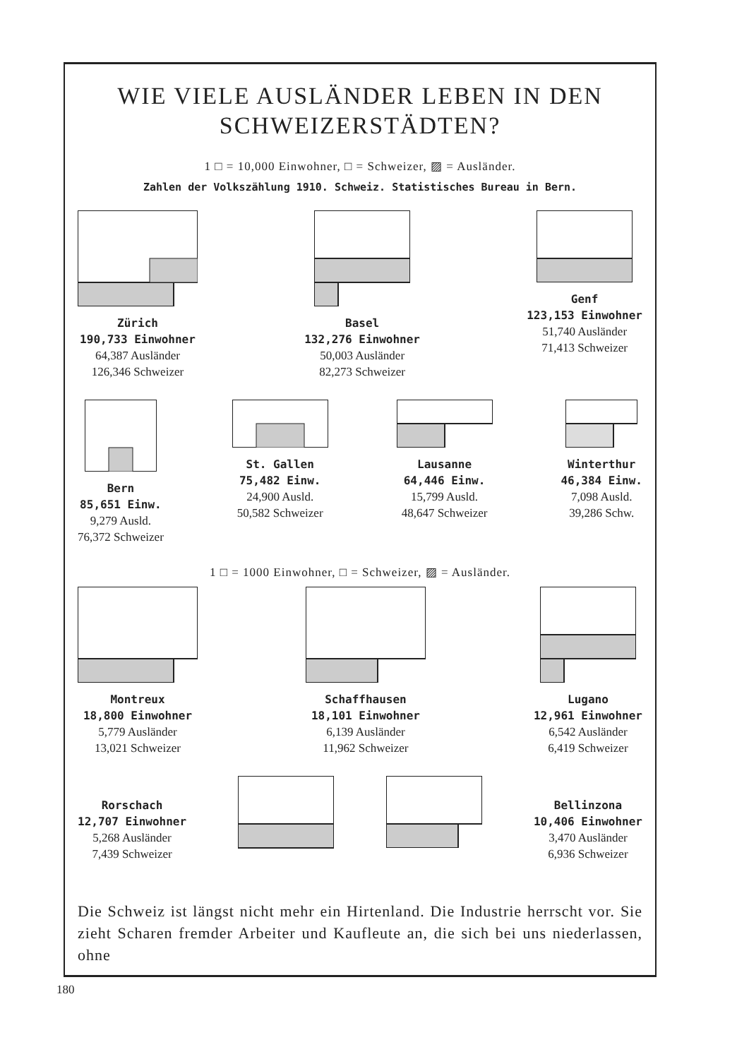WIE VIELE AUSLÄNDER LEBEN IN DEN SCHWEIZERSTÄDTEN?
1 □ = 10,000 Einwohner, □ = Schweizer, ▨ = Ausländer.
Zahlen der Volkszählung 1910. Schweiz. Statistisches Bureau in Bern.
Zürich
190,733 Einwohner
64,387 Ausländer
126,346 Schweizer
Basel
132,276 Einwohner
50,003 Ausländer
82,273 Schweizer
Genf
123,153 Einwohner
51,740 Ausländer
71,413 Schweizer
Bern
85,651 Einw.
9,279 Ausld.
76,372 Schweizer
St. Gallen
75,482 Einw.
24,900 Ausld.
50,582 Schweizer
Lausanne
64,446 Einw.
15,799 Ausld.
48,647 Schweizer
Winterthur
46,384 Einw.
7,098 Ausld.
39,286 Schw.
1 □ = 1000 Einwohner, □ = Schweizer, ▨ = Ausländer.
Montreux
18,800 Einwohner
5,779 Ausländer
13,021 Schweizer
Schaffhausen
18,101 Einwohner
6,139 Ausländer
11,962 Schweizer
Lugano
12,961 Einwohner
6,542 Ausländer
6,419 Schweizer
Rorschach
12,707 Einwohner
5,268 Ausländer
7,439 Schweizer
Bellinzona
10,406 Einwohner
3,470 Ausländer
6,936 Schweizer
Die Schweiz ist längst nicht mehr ein Hirtenland. Die Industrie herrscht vor. Sie zieht Scharen fremder Arbeiter und Kaufleute an, die sich bei uns niederlassen, ohne
180